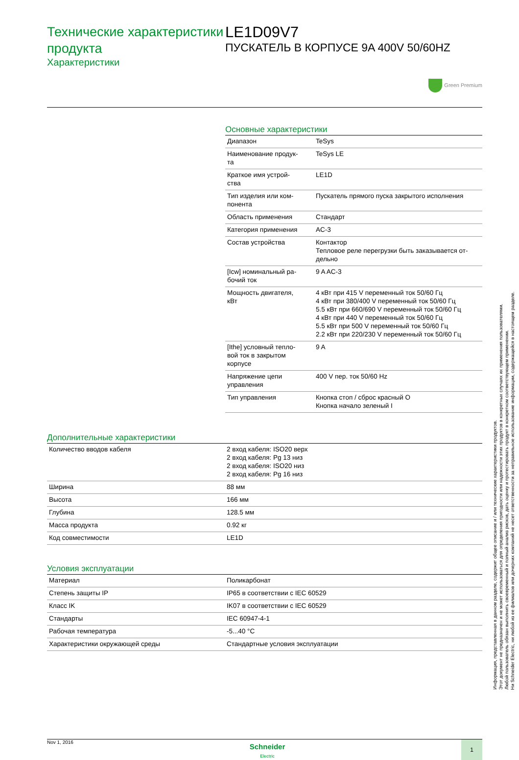Технические характеристики продукта
Характеристики
LE1D09V7
ПУСКАТЕЛЬ В КОРПУСЕ 9A 400V 50/60HZ
Green Premium
Основные характеристики
| Диапазон | TeSys |
| Наименование продук- та | TeSys LE |
| Краткое имя устрой- ства | LE1D |
| Тип изделия или ком- понента | Пускатель прямого пуска закрытого исполнения |
| Область применения | Стандарт |
| Категория применения | AC-3 |
| Состав устройства | Контактор Тепловое реле перегрузки быть заказывается от- дельно |
| [Icw] номинальный ра- бочий ток | 9 A AC-3 |
| Мощность двигателя, кВт | 4 кВт при 415 V переменный ток 50/60 Гц 4 кВт при 380/400 V переменный ток 50/60 Гц 5.5 кВт при 660/690 V переменный ток 50/60 Гц 4 кВт при 440 V переменный ток 50/60 Гц 5.5 кВт при 500 V переменный ток 50/60 Гц 2.2 кВт при 220/230 V переменный ток 50/60 Гц |
| [Ithe] условный тепло- вой ток в закрытом корпусе | 9 A |
| Напряжение цепи управления | 400 V пер. ток 50/60 Hz |
| Тип управления | Кнопка стоп / сброс красный O Кнопка начало зеленый I |
Дополнительные характеристики
| Количество вводов кабеля | 2 вход кабеля: ISO20 верх 2 вход кабеля: Pg 13 низ 2 вход кабеля: ISO20 низ 2 вход кабеля: Pg 16 низ |
| Ширина | 88 мм |
| Высота | 166 мм |
| Глубина | 128.5 мм |
| Масса продукта | 0.92 кг |
| Код совместимости | LE1D |
Условия эксплуатации
| Материал | Поликарбонат |
| Степень защиты IP | IP65 в соответствии с IEC 60529 |
| Класс IK | IK07 в соответствии с IEC 60529 |
| Стандарты | IEC 60947-4-1 |
| Рабочая температура | -5...40 °C |
| Характеристики окружающей среды | Стандартные условия эксплуатации |
Nov 1, 2016
Schneider
Electric
1
Информация, представленная в данном разделе, содержит общее описание и / или технические характеристики продуктов.
Этот документ не предназначен и не может использоваться для определения пригодности или надежности этих продуктов в конкретных случаях их применения пользователями.
Любой пользователь обязан выполнить своевременный и полный анализ рисков, дать оценку и протестировать продукт в конкретном соответствующем применении.
Ни Schneider Electric, ни любой из ее филиалов или дочерних компаний не несет ответственности за неправильное использование информации, содержащейся в настоящем разделе.